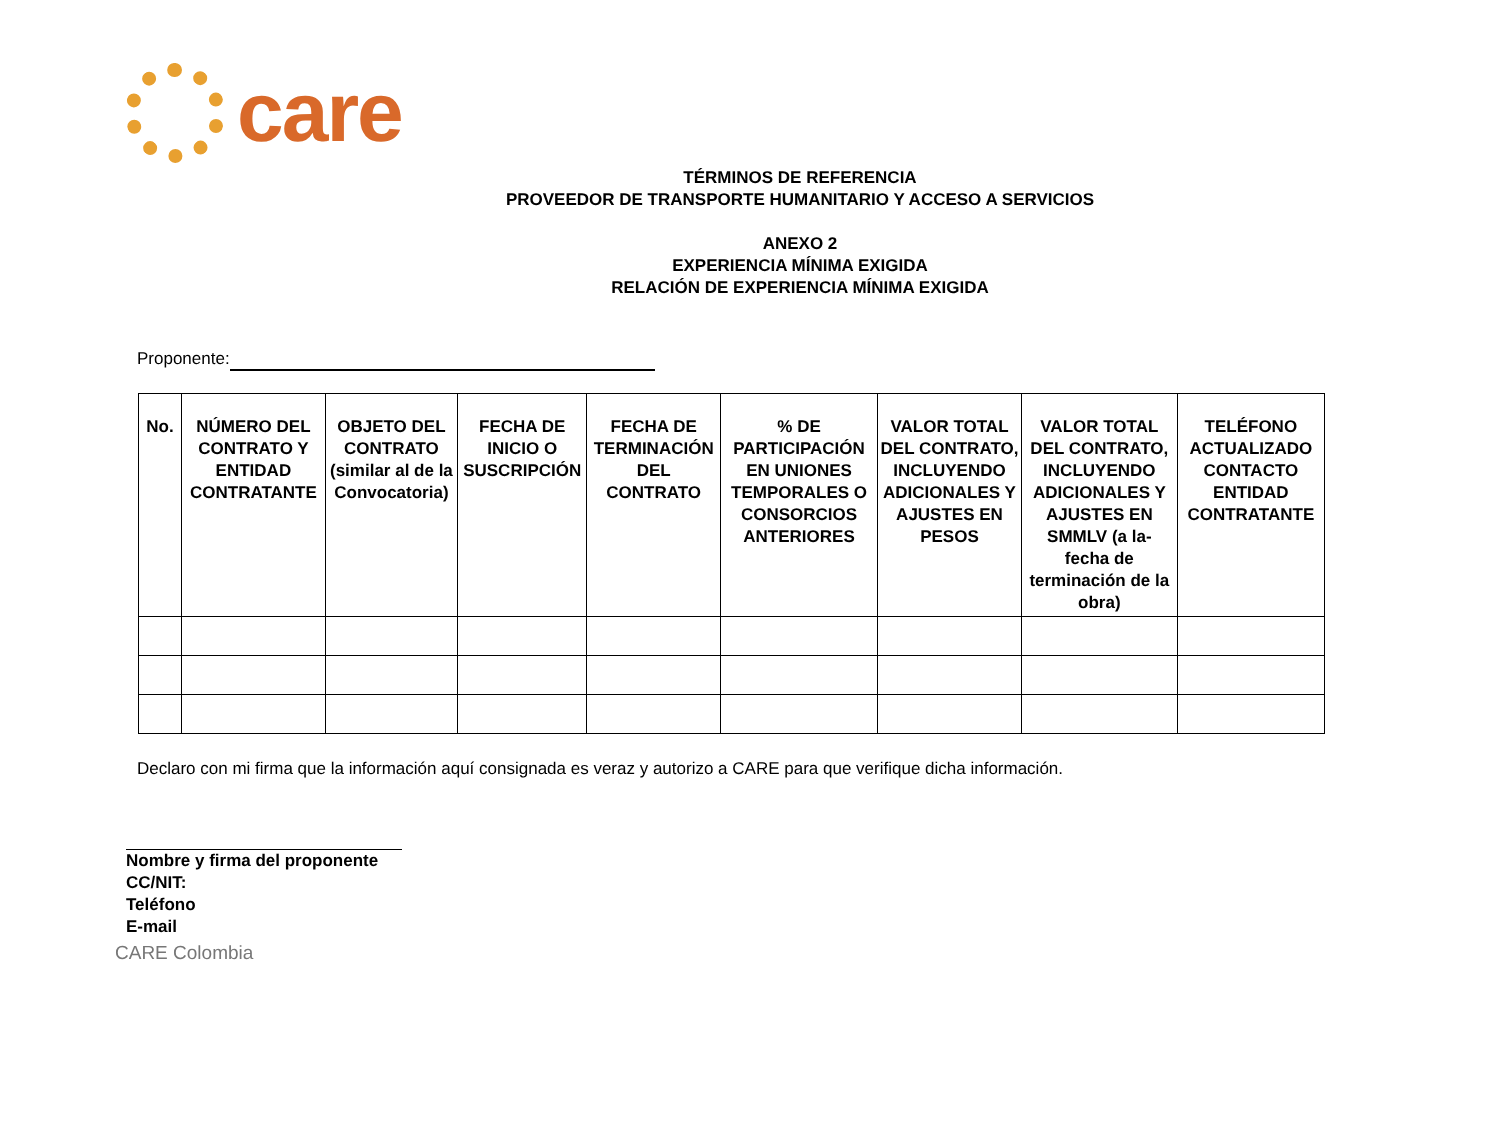care
TÉRMINOS DE REFERENCIA
PROVEEDOR DE TRANSPORTE HUMANITARIO Y ACCESO A SERVICIOS
ANEXO 2
EXPERIENCIA MÍNIMA EXIGIDA
RELACIÓN DE EXPERIENCIA MÍNIMA EXIGIDA
Proponente:
| No. | NÚMERO DEL CONTRATO Y ENTIDAD CONTRATANTE | OBJETO DEL CONTRATO (similar al de la Convocatoria) | FECHA DE INICIO O SUSCRIPCIÓN | FECHA DE TERMINACIÓN DEL CONTRATO | % DE PARTICIPACIÓN EN UNIONES TEMPORALES O CONSORCIOS ANTERIORES | VALOR TOTAL DEL CONTRATO, INCLUYENDO ADICIONALES Y AJUSTES EN PESOS | VALOR TOTAL DEL CONTRATO, INCLUYENDO ADICIONALES Y AJUSTES EN SMMLV (a la- fecha de terminación de la obra) | TELÉFONO ACTUALIZADO CONTACTO ENTIDAD CONTRATANTE |
| --- | --- | --- | --- | --- | --- | --- | --- | --- |
Declaro con mi firma que la información aquí consignada es veraz y autorizo a CARE para que verifique dicha información.
Nombre y firma del proponente
CC/NIT:
Teléfono
E-mail
CARE Colombia